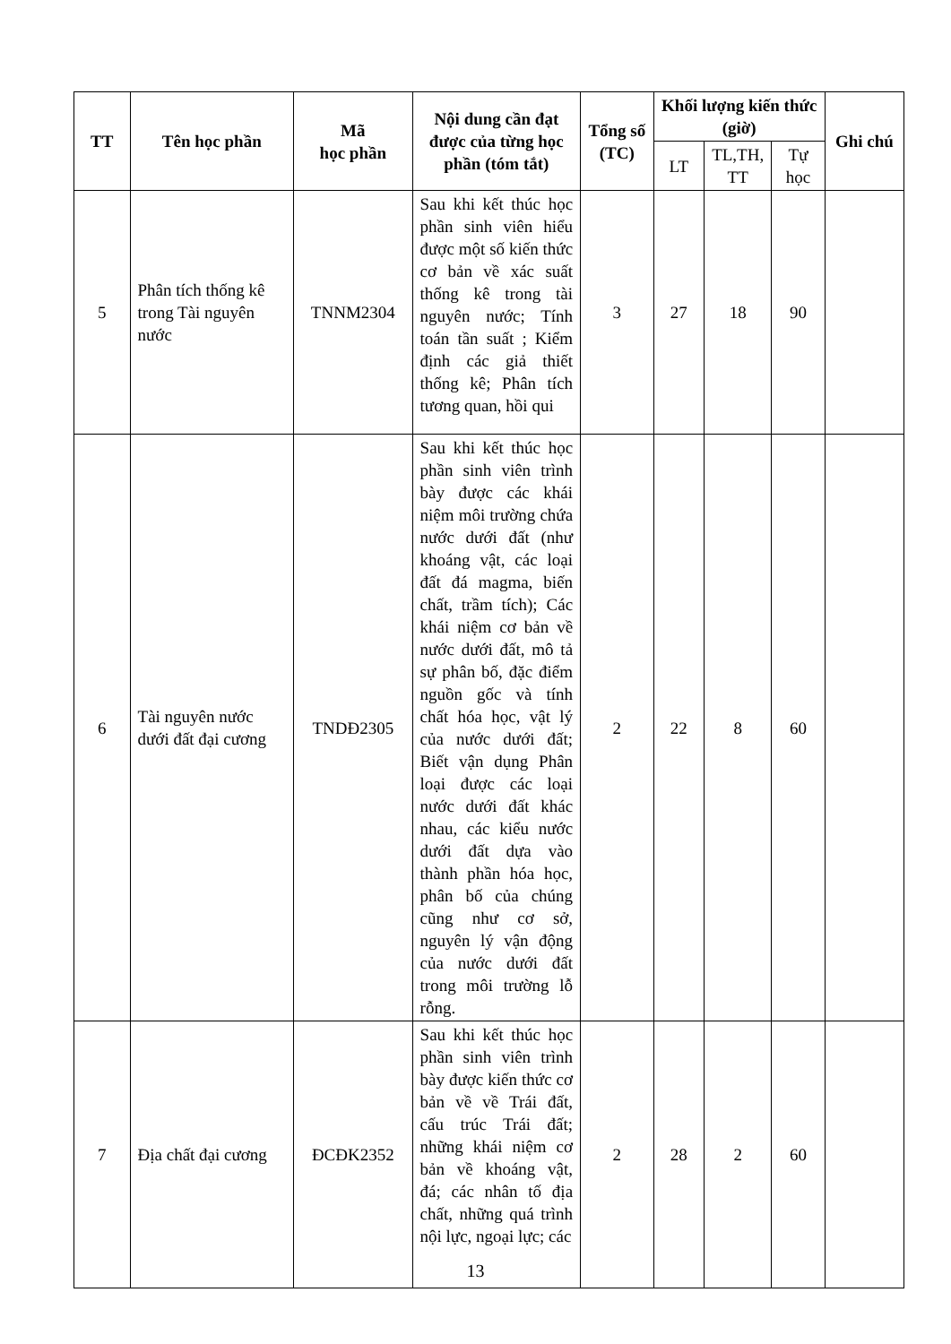| TT | Tên học phần | Mã học phần | Nội dung cần đạt được của từng học phần (tóm tắt) | Tổng số (TC) | Khối lượng kiến thức (giờ) | | | Ghi chú |
| --- | --- | --- | --- | --- | --- | --- | --- | --- |
| | | | | | LT | TL,TH, TT | Tự học | |
| 5 | Phân tích thống kê trong Tài nguyên nước | TNNM2304 | Sau khi kết thúc học phần sinh viên hiểu được một số kiến thức cơ bản về xác suất thống kê trong tài nguyên nước; Tính toán tần suất ; Kiểm định các giả thiết thống kê; Phân tích tương quan, hồi qui | 3 | 27 | 18 | 90 | |
| 6 | Tài nguyên nước dưới đất đại cương | TNDĐ2305 | Sau khi kết thúc học phần sinh viên trình bày được các khái niệm môi trường chứa nước dưới đất (như khoáng vật, các loại đất đá magma, biến chất, trầm tích); Các khái niệm cơ bản về nước dưới đất, mô tả sự phân bố, đặc điểm nguồn gốc và tính chất hóa học, vật lý của nước dưới đất; Biết vận dụng Phân loại được các loại nước dưới đất khác nhau, các kiểu nước dưới đất dựa vào thành phần hóa học, phân bố của chúng cũng như cơ sở, nguyên lý vận động của nước dưới đất trong môi trường lỗ rỗng. | 2 | 22 | 8 | 60 | |
| 7 | Địa chất đại cương | ĐCĐK2352 | Sau khi kết thúc học phần sinh viên trình bày được kiến thức cơ bản về về Trái đất, cấu trúc Trái đất; những khái niệm cơ bản về khoáng vật, đá; các nhân tố địa chất, những quá trình nội lực, ngoại lực; các | 2 | 28 | 2 | 60 | |
13